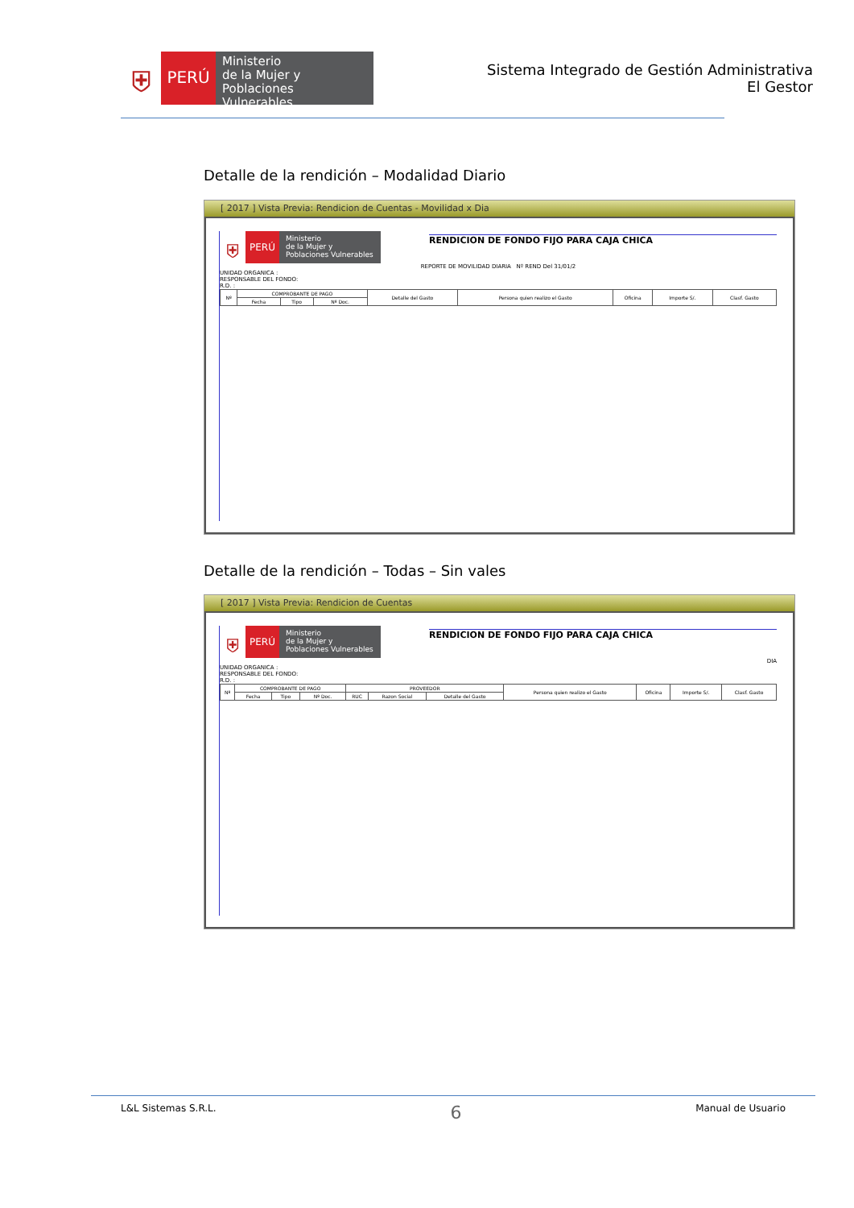⛨
PERÚ
Ministerio
de la Mujer y
Poblaciones Vulnerables
Sistema Integrado de Gestión Administrativa
El Gestor
Detalle de la rendición – Modalidad Diario
[ 2017 ] Vista Previa: Rendicion de Cuentas - Movilidad x Dia
⛨
PERÚ
Ministerio
de la Mujer y
Poblaciones Vulnerables
RENDICION DE FONDO FIJO PARA CAJA CHICA
REPORTE DE MOVILIDAD DIARIA Nº REND Del 31/01/2
UNIDAD ORGANICA :
RESPONSABLE DEL FONDO:
R.D. :
| Nº | COMPROBANTE DE PAGO | | | Detalle del Gasto | Persona quien realizo el Gasto | Oficina | Importe S/. | Clasf. Gasto |
| --- | --- | --- | --- | --- | --- | --- | --- | --- |
| | Fecha | Tipo | Nº Doc. | | | | | |
Detalle de la rendición – Todas – Sin vales
[ 2017 ] Vista Previa: Rendicion de Cuentas
⛨
PERÚ
Ministerio
de la Mujer y
Poblaciones Vulnerables
RENDICION DE FONDO FIJO PARA CAJA CHICA
DIA
UNIDAD ORGANICA :
RESPONSABLE DEL FONDO:
R.D. :
| Nº | COMPROBANTE DE PAGO | | | PROVEEDOR | | | Persona quien realizo el Gasto | Oficina | Importe S/. | Clasf. Gasto |
| --- | --- | --- | --- | --- | --- | --- | --- | --- | --- | --- |
| | Fecha | Tipo | Nº Doc. | RUC | Razon Social | Detalle del Gasto | | | | |
L&L Sistemas S.R.L. 6 Manual de Usuario